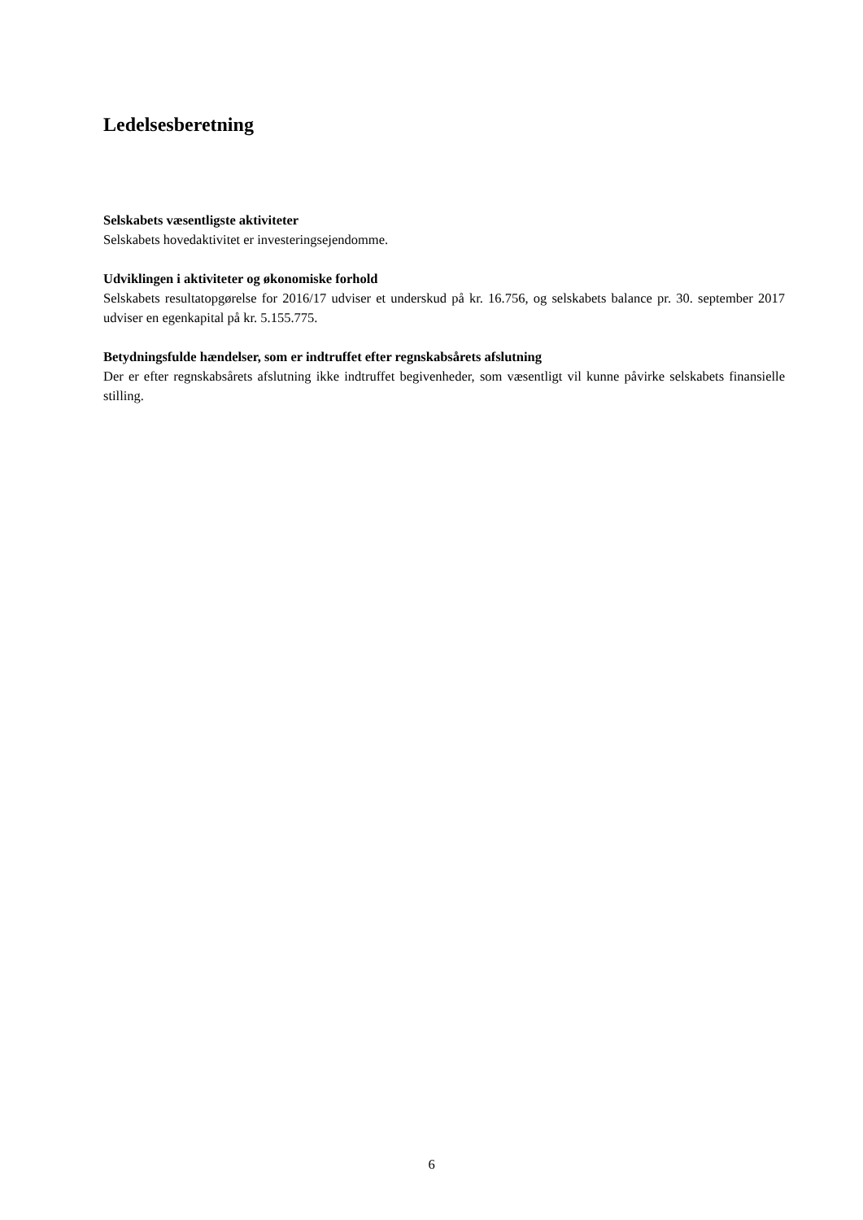Ledelsesberetning
Selskabets væsentligste aktiviteter
Selskabets hovedaktivitet er investeringsejendomme.
Udviklingen i aktiviteter og økonomiske forhold
Selskabets resultatopgørelse for 2016/17 udviser et underskud på kr. 16.756, og selskabets balance pr. 30. september 2017 udviser en egenkapital på kr. 5.155.775.
Betydningsfulde hændelser, som er indtruffet efter regnskabsårets afslutning
Der er efter regnskabsårets afslutning ikke indtruffet begivenheder, som væsentligt vil kunne påvirke selskabets finansielle stilling.
6